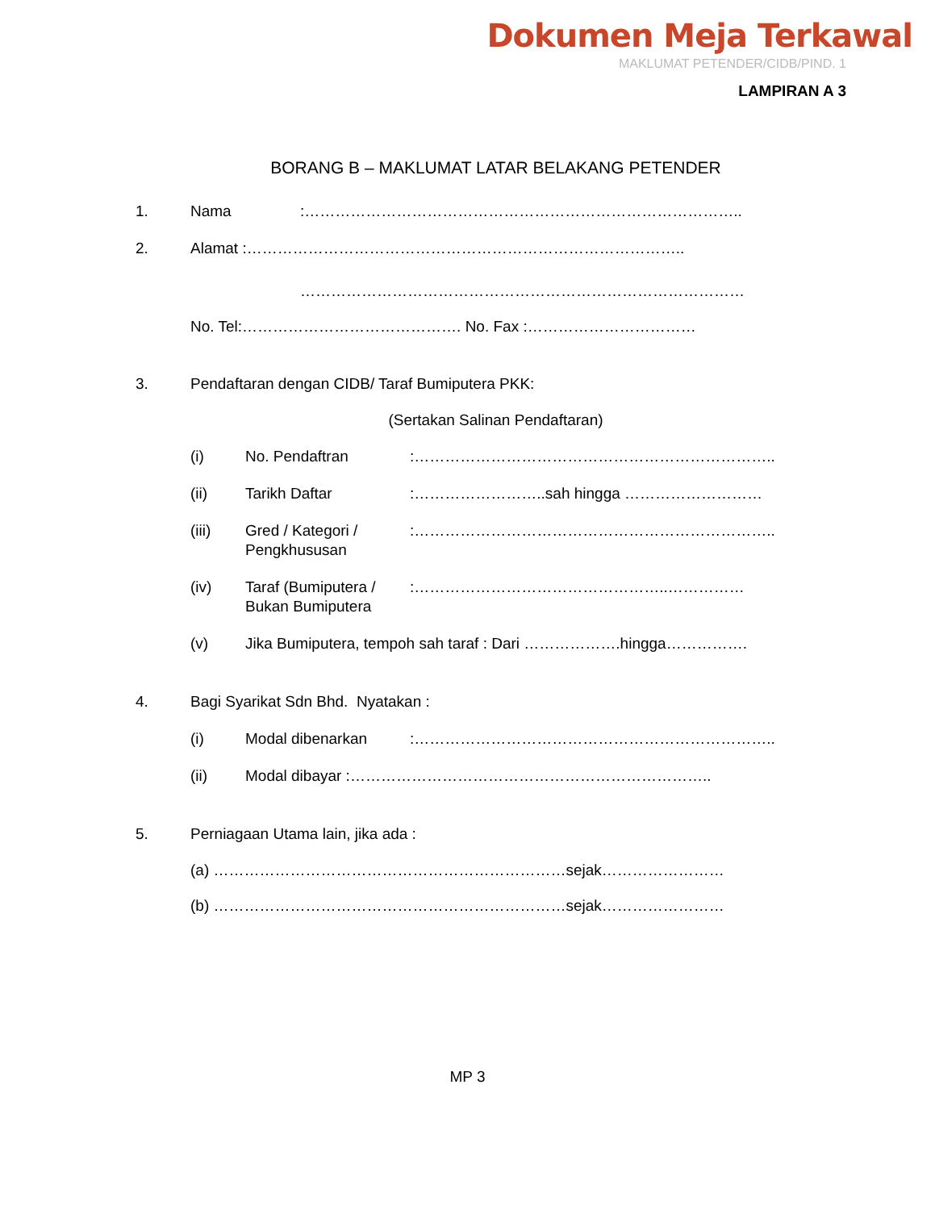Dokumen Meja Terkawal
MAKLUMAT PETENDER/CIDB/PIND. 1
LAMPIRAN A 3
BORANG B – MAKLUMAT LATAR BELAKANG PETENDER
1. Nama :…………………………………………………………………………..
2. Alamat :…………………………………………………………………………..
……………………………………………………………………………
No. Tel:……………………………………. No. Fax :……………………………
3. Pendaftaran dengan CIDB/ Taraf Bumiputera PKK:
(Sertakan Salinan Pendaftaran)
(i) No. Pendaftran :……………………………………………………………..
(ii) Tarikh Daftar :……………………..sah hingga ………………………
(iii) Gred / Kategori /
Pengkhususan
:……………………………………………………………..
(iv) Taraf (Bumiputera /
Bukan Bumiputera
:…………………………………………..……………
(v) Jika Bumiputera, tempoh sah taraf : Dari ……………….hingga…………….
4. Bagi Syarikat Sdn Bhd. Nyatakan :
(i) Modal dibenarkan :……………………………………………………………..
(ii) Modal dibayar :……………………………………………………………..
5. Perniagaan Utama lain, jika ada :
(a) ……………………………………………………………sejak……………………
(b) ……………………………………………………………sejak……………………
MP 3